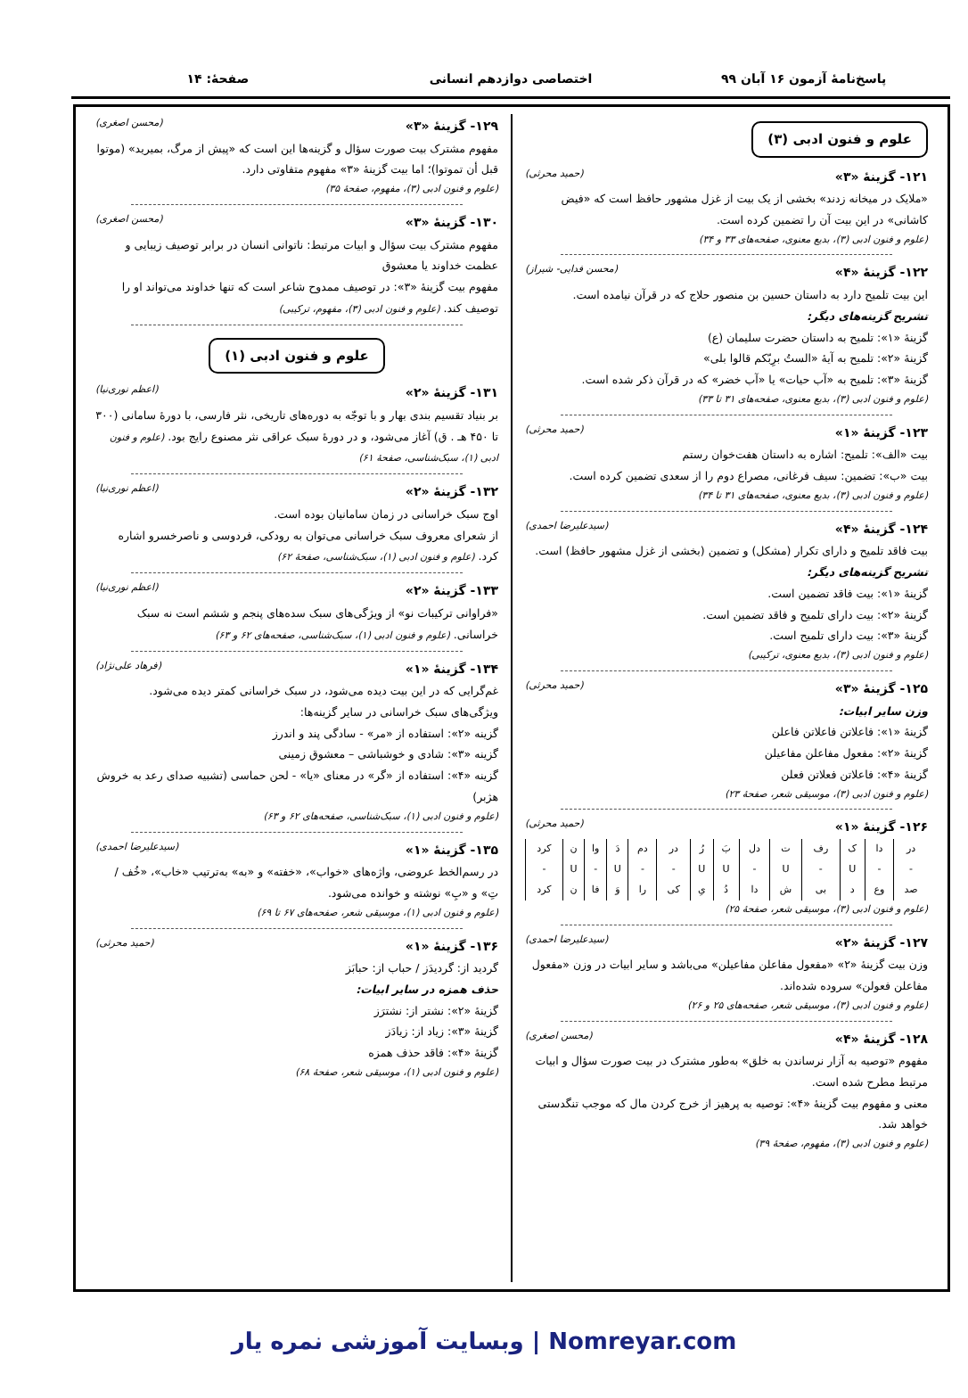پاسخ‌نامهٔ آزمون ۱۶ آبان ۹۹ اختصاصی دوازدهم انسانی صفحهٔ: ۱۴
علوم و فنون ادبی (۳)
۱۲۱- گزینهٔ «۳» (حمید محرثی)
«ملایک در میخانه زدند» بخشی از یک بیت از غزل مشهور حافظ است که «فیض کاشانی» در این بیت آن را تضمین کرده است.
(علوم و فنون ادبی (۳)، بدیع معنوی، صفحه‌های ۳۳ و ۳۴)
۱۲۲- گزینهٔ «۴» (محسن فدایی- شیراز)
این بیت تلمیح دارد به داستان حسین بن منصور حلاج که در قرآن نیامده است.
تشریح گزینه‌های دیگر:
گزینهٔ «۱»: تلمیح به داستان حضرت سلیمان (ع)
گزینهٔ «۲»: تلمیح به آیهٔ «الستُ برِبّکم قالوا بلی»
گزینهٔ «۳»: تلمیح به «آب حیات» یا «آب خضر» که در قرآن ذکر شده است.
(علوم و فنون ادبی (۳)، بدیع معنوی، صفحه‌های ۳۱ تا ۳۳)
۱۲۳- گزینهٔ «۱» (حمید محرثی)
بیت «الف»: تلمیح: اشاره به داستان هفت‌خوان رستم
بیت «ب»: تضمین: سیف فرغانی، مصراع دوم را از سعدی تضمین کرده است.
(علوم و فنون ادبی (۳)، بدیع معنوی، صفحه‌های ۳۱ تا ۳۴)
۱۲۴- گزینهٔ «۴» (سیدعلیرضا احمدی)
بیت فاقد تلمیح و دارای تکرار (مشکل) و تضمین (بخشی از غزل مشهور حافظ) است.
تشریح گزینه‌های دیگر:
گزینهٔ «۱»: بیت فاقد تضمین است.
گزینهٔ «۲»: بیت دارای تلمیح و فاقد تضمین است.
گزینهٔ «۳»: بیت دارای تلمیح است.
(علوم و فنون ادبی (۳)، بدیع معنوی، ترکیبی)
۱۲۵- گزینهٔ «۳» (حمید محرثی)
وزن سایر ابیات:
گزینهٔ «۱»: فاعلاتن فاعلاتن فاعلن
گزینهٔ «۲»: مفعول مفاعلن مفاعیلن
گزینهٔ «۴»: فاعلاتن فعلاتن فعلن
(علوم و فنون ادبی (۳)، موسیقی شعر، صفحهٔ ۲۳)
۱۲۶- گزینهٔ «۱» (حمید محرثی)
| در | دا | ک | رف | ت | دل | بَ | رُ | در | دم | دَ | وا | ن | کرد |
| - | - | U | - | U | - | U | U | - | - | U | - | U | - |
| صد | وع | د | بی | ش | دا | دُ | یِ | کی | را | وَ | فا | ن | کرد |
(علوم و فنون ادبی (۳)، موسیقی شعر، صفحهٔ ۲۵)
۱۲۷- گزینهٔ «۲» (سیدعلیرضا احمدی)
وزن بیت گزینهٔ «۲» «مفعول مفاعلن مفاعیلن» می‌باشد و سایر ابیات در وزن «مفعول مفاعلن فعولن» سروده شده‌اند.
(علوم و فنون ادبی (۳)، موسیقی شعر، صفحه‌های ۲۵ و ۲۶)
۱۲۸- گزینهٔ «۴» (محسن اصغری)
مفهوم «توصیه به آزار نرساندن به خلق» به‌طور مشترک در بیت صورت سؤال و ابیات مرتبط مطرح شده است.
معنی و مفهوم بیت گزینهٔ «۴»: توصیه به پرهیز از خرج کردن مال که موجب تنگدستی خواهد شد.
(علوم و فنون ادبی (۳)، مفهوم، صفحهٔ ۳۹)
۱۲۹- گزینهٔ «۳» (محسن اصغری)
مفهوم مشترک بیت صورت سؤال و گزینه‌ها این است که «پیش از مرگ، بمیرید» (موتوا قبل أن تموتوا)؛ اما بیت گزینهٔ «۳» مفهوم متفاوتی دارد.
(علوم و فنون ادبی (۳)، مفهوم، صفحهٔ ۳۵)
۱۳۰- گزینهٔ «۳» (محسن اصغری)
مفهوم مشترک بیت سؤال و ابیات مرتبط: ناتوانی انسان در برابر توصیف زیبایی و عظمت خداوند یا معشوق
مفهوم بیت گزینهٔ «۳»: در توصیف ممدوح شاعر است که تنها خداوند می‌تواند او را توصیف کند. (علوم و فنون ادبی (۳)، مفهوم، ترکیبی)
علوم و فنون ادبی (۱)
۱۳۱- گزینهٔ «۲» (اعظم نوری‌نیا)
بر بنیاد تقسیم بندی بهار و با توجّه به دوره‌های تاریخی، نثر فارسی، با دورهٔ سامانی (۳۰۰ تا ۴۵۰ هـ . ق) آغاز می‌شود، و در دورهٔ سبک عراقی نثر مصنوع رایج بود. (علوم و فنون ادبی (۱)، سبک‌شناسی، صفحهٔ ۶۱)
۱۳۲- گزینهٔ «۲» (اعظم نوری‌نیا)
اوج سبک خراسانی در زمان سامانیان بوده است.
از شعرای معروف سبک خراسانی می‌توان به رودکی، فردوسی و ناصرخسرو اشاره کرد. (علوم و فنون ادبی (۱)، سبک‌شناسی، صفحهٔ ۶۲)
۱۳۳- گزینهٔ «۲» (اعظم نوری‌نیا)
«فراوانی ترکیبات نو» از ویژگی‌های سبک سده‌های پنجم و ششم است نه سبک خراسانی. (علوم و فنون ادبی (۱)، سبک‌شناسی، صفحه‌های ۶۲ و ۶۳)
۱۳۴- گزینهٔ «۱» (فرهاد علی‌نژاد)
غم‌گرایی که در این بیت دیده می‌شود، در سبک خراسانی کمتر دیده می‌شود.
ویژگی‌های سبک خراسانی در سایر گزینه‌ها:
گزینه «۲»: استفاده از «مر» - سادگی پند و اندرز
گزینه «۳»: شادی و خوشباشی – معشوق زمینی
گزینه «۴»: استفاده از «گر» در معنای «یا» - لحن حماسی (تشبیه صدای رعد به خروش هژبر)
(علوم و فنون ادبی (۱)، سبک‌شناسی، صفحه‌های ۶۲ و ۶۳)
۱۳۵- گزینهٔ «۱» (سیدعلیرضا احمدی)
در رسم‌الخط عروضی، واژه‌های «خواب»، «خفته» و «به» به‌ترتیب «خاب»، «خُف / تِ» و «بِ» نوشته و خوانده می‌شود.
(علوم و فنون ادبی (۱)، موسیقی شعر، صفحه‌های ۶۷ تا ۶۹)
۱۳۶- گزینهٔ «۱» (حمید محرثی)
گردید از: گردیدَز / حباب از: حبابَز
حذف همزه در سایر ابیات:
گزینهٔ «۲»: نشتر از: نشترَز
گزینهٔ «۳»: زیاد از: زیادَز
گزینهٔ «۴»: فاقد حذف همزه
(علوم و فنون ادبی (۱)، موسیقی شعر، صفحهٔ ۶۸)
Nomreyar.com | وبسایت آموزشی نمره یار